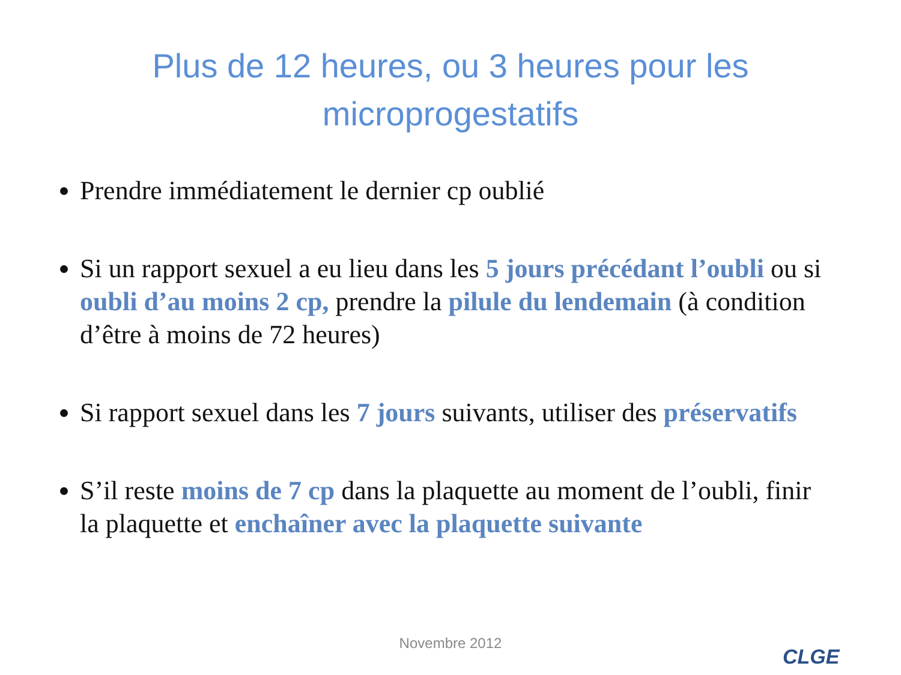Plus de 12 heures, ou 3 heures pour les
microprogestatifs
Prendre immédiatement le dernier cp oublié
Si un rapport sexuel a eu lieu dans les 5 jours précédant l’oubli ou si oubli d’au moins 2 cp, prendre la pilule du lendemain (à condition d’être à moins de 72 heures)
Si rapport sexuel dans les 7 jours suivants, utiliser des préservatifs
S’il reste moins de 7 cp dans la plaquette au moment de l’oubli, finir la plaquette et enchaîner avec la plaquette suivante
Novembre 2012
CLGE